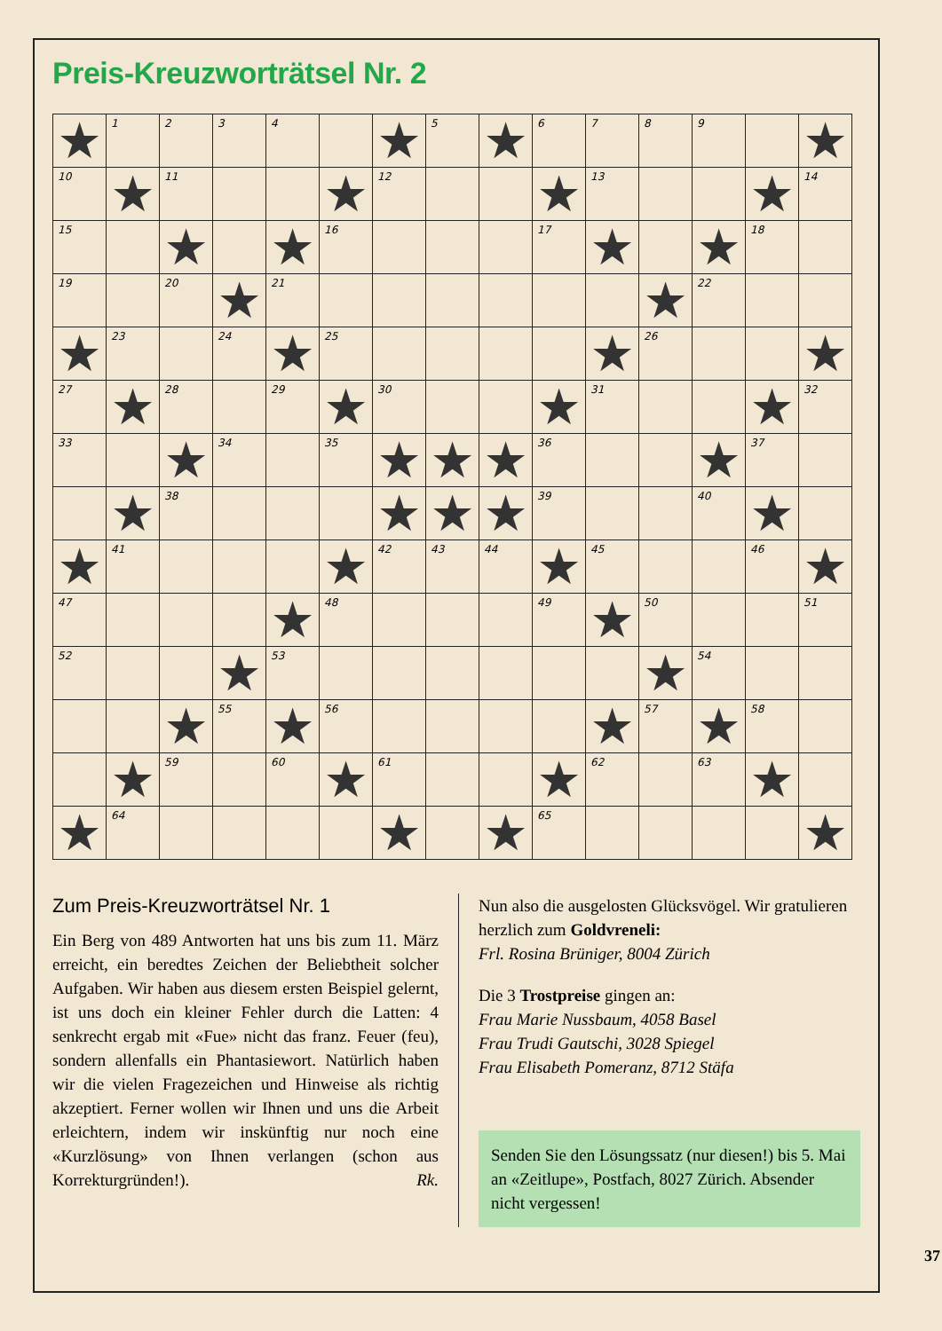Preis-Kreuzworträtsel Nr. 2
| ★ | 1 | 2 | 3 | 4 | | ★ | 5 | ★ | 6 | 7 | 8 | 9 | | ★ |
| 10 | ★ | 11 | | | ★ | 12 | | | ★ | 13 | | | ★ | 14 |
| 15 | | ★ | | ★ | 16 | | | | 17 | ★ | | ★ | 18 | |
| 19 | | 20 | ★ | 21 | | | | | | | ★ | 22 | | |
| ★ | 23 | | 24 | ★ | 25 | | | | | ★ | 26 | | | ★ |
| 27 | ★ | 28 | | 29 | ★ | 30 | | | ★ | 31 | | | ★ | 32 |
| 33 | | ★ | 34 | | 35 | ★ | ★ | ★ | 36 | | | ★ | 37 | |
| | ★ | 38 | | | | ★ | ★ | ★ | 39 | | | 40 | ★ | |
| ★ | 41 | | | | ★ | 42 | 43 | 44 | ★ | 45 | | | 46 | ★ |
| 47 | | | | ★ | 48 | | | | 49 | ★ | 50 | | | 51 |
| 52 | | | ★ | 53 | | | | | | | ★ | 54 | | |
| | | ★ | 55 | ★ | 56 | | | | | ★ | 57 | ★ | 58 | |
| | ★ | 59 | | 60 | ★ | 61 | | | ★ | 62 | | 63 | ★ | |
| ★ | 64 | | | | | ★ | | ★ | 65 | | | | | ★ |
Zum Preis-Kreuzworträtsel Nr. 1
Ein Berg von 489 Antworten hat uns bis zum 11. März erreicht, ein beredtes Zeichen der Beliebtheit solcher Aufgaben. Wir haben aus diesem ersten Beispiel gelernt, ist uns doch ein kleiner Fehler durch die Latten: 4 senkrecht ergab mit «Fue» nicht das franz. Feuer (feu), sondern allenfalls ein Phantasie­wort. Natürlich haben wir die vielen Frage­zeichen und Hinweise als richtig akzeptiert. Ferner wollen wir Ihnen und uns die Arbeit erleichtern, indem wir inskünftig nur noch eine «Kurzlösung» von Ihnen verlangen (schon aus Korrekturgründen!). Rk.
Nun also die ausgelosten Glücksvögel. Wir gratulieren herzlich zum Goldvreneli:
Frl. Rosina Brüniger, 8004 Zürich
Die 3 Trostpreise gingen an:
Frau Marie Nussbaum, 4058 Basel
Frau Trudi Gautschi, 3028 Spiegel
Frau Elisabeth Pomeranz, 8712 Stäfa
Senden Sie den Lösungssatz (nur diesen!) bis 5. Mai an «Zeitlupe», Postfach, 8027 Zürich. Absender nicht vergessen!
37